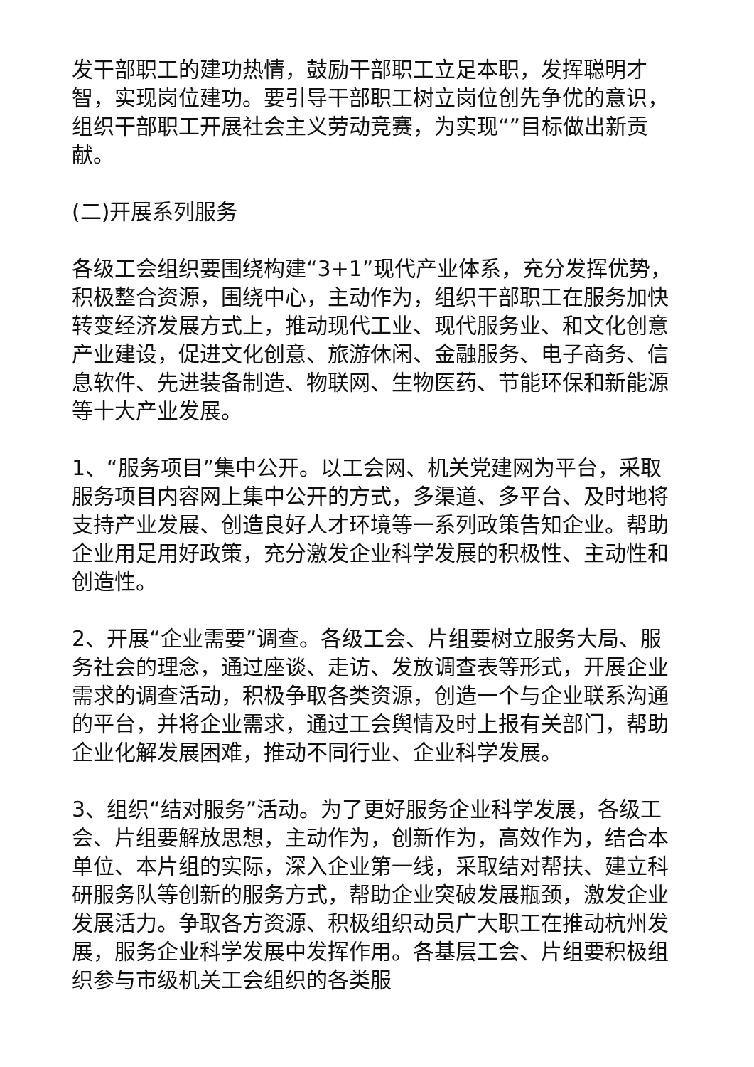发干部职工的建功热情，鼓励干部职工立足本职，发挥聪明才智，实现岗位建功。要引导干部职工树立岗位创先争优的意识，组织干部职工开展社会主义劳动竞赛，为实现“”目标做出新贡献。
(二)开展系列服务
各级工会组织要围绕构建“3+1”现代产业体系，充分发挥优势，积极整合资源，围绕中心，主动作为，组织干部职工在服务加快转变经济发展方式上，推动现代工业、现代服务业、和文化创意产业建设，促进文化创意、旅游休闲、金融服务、电子商务、信息软件、先进装备制造、物联网、生物医药、节能环保和新能源等十大产业发展。
1、“服务项目”集中公开。以工会网、机关党建网为平台，采取服务项目内容网上集中公开的方式，多渠道、多平台、及时地将支持产业发展、创造良好人才环境等一系列政策告知企业。帮助企业用足用好政策，充分激发企业科学发展的积极性、主动性和创造性。
2、开展“企业需要”调查。各级工会、片组要树立服务大局、服务社会的理念，通过座谈、走访、发放调查表等形式，开展企业需求的调查活动，积极争取各类资源，创造一个与企业联系沟通的平台，并将企业需求，通过工会舆情及时上报有关部门，帮助企业化解发展困难，推动不同行业、企业科学发展。
3、组织“结对服务”活动。为了更好服务企业科学发展，各级工会、片组要解放思想，主动作为，创新作为，高效作为，结合本单位、本片组的实际，深入企业第一线，采取结对帮扶、建立科研服务队等创新的服务方式，帮助企业突破发展瓶颈，激发企业发展活力。争取各方资源、积极组织动员广大职工在推动杭州发展，服务企业科学发展中发挥作用。各基层工会、片组要积极组织参与市级机关工会组织的各类服